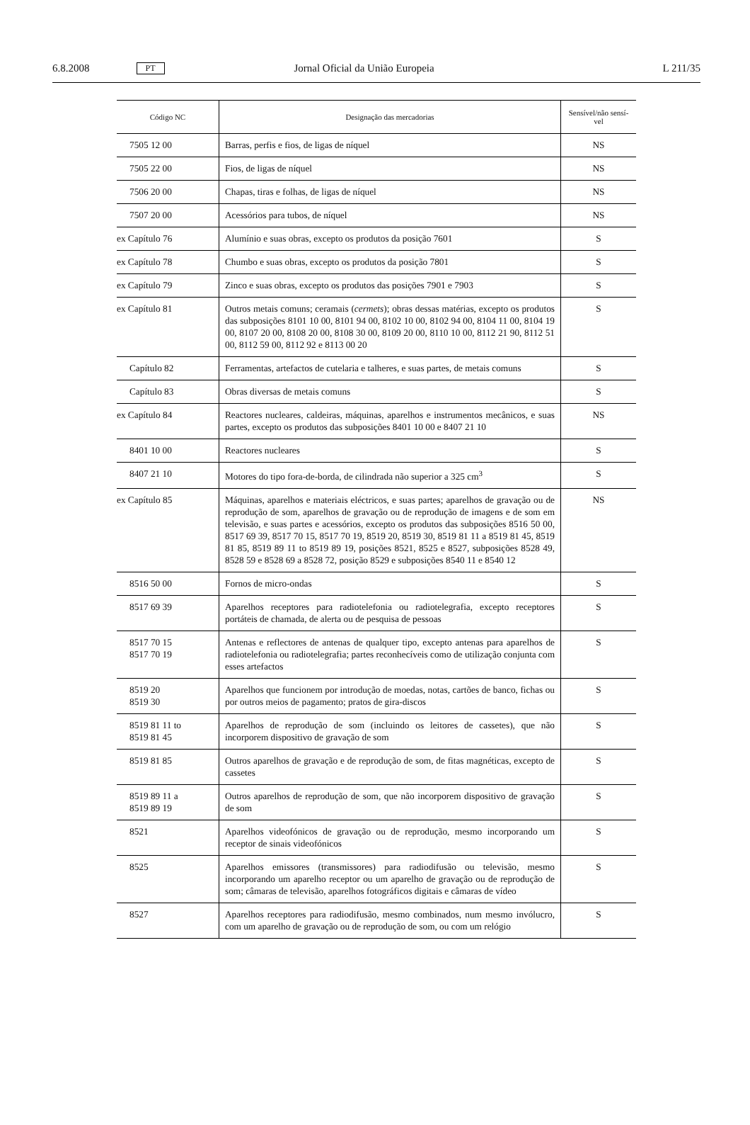6.8.2008 PT Jornal Oficial da União Europeia L 211/35
| Código NC | Designação das mercadorias | Sensível/não sensí- vel |
| --- | --- | --- |
| 7505 12 00 | Barras, perfis e fios, de ligas de níquel | NS |
| 7505 22 00 | Fios, de ligas de níquel | NS |
| 7506 20 00 | Chapas, tiras e folhas, de ligas de níquel | NS |
| 7507 20 00 | Acessórios para tubos, de níquel | NS |
| ex Capítulo 76 | Alumínio e suas obras, excepto os produtos da posição 7601 | S |
| ex Capítulo 78 | Chumbo e suas obras, excepto os produtos da posição 7801 | S |
| ex Capítulo 79 | Zinco e suas obras, excepto os produtos das posições 7901 e 7903 | S |
| ex Capítulo 81 | Outros metais comuns; ceramais ( cermets ); obras dessas matérias, excepto os produtos das subposições 8101 10 00, 8101 94 00, 8102 10 00, 8102 94 00, 8104 11 00, 8104 19 00, 8107 20 00, 8108 20 00, 8108 30 00, 8109 20 00, 8110 10 00, 8112 21 90, 8112 51 00, 8112 59 00, 8112 92 e 8113 00 20 | S |
| Capítulo 82 | Ferramentas, artefactos de cutelaria e talheres, e suas partes, de metais comuns | S |
| Capítulo 83 | Obras diversas de metais comuns | S |
| ex Capítulo 84 | Reactores nucleares, caldeiras, máquinas, aparelhos e instrumentos mecânicos, e suas partes, excepto os produtos das subposições 8401 10 00 e 8407 21 10 | NS |
| 8401 10 00 | Reactores nucleares | S |
| 8407 21 10 | Motores do tipo fora-de-borda, de cilindrada não superior a 325 cm<sup>3</sup> | S |
| ex Capítulo 85 | Máquinas, aparelhos e materiais eléctricos, e suas partes; aparelhos de gravação ou de reprodução de som, aparelhos de gravação ou de reprodução de imagens e de som em televisão, e suas partes e acessórios, excepto os produtos das subposições 8516 50 00, 8517 69 39, 8517 70 15, 8517 70 19, 8519 20, 8519 30, 8519 81 11 a 8519 81 45, 8519 81 85, 8519 89 11 to 8519 89 19, posições 8521, 8525 e 8527, subposições 8528 49, 8528 59 e 8528 69 a 8528 72, posição 8529 e subposições 8540 11 e 8540 12 | NS |
| 8516 50 00 | Fornos de micro-ondas | S |
| 8517 69 39 | Aparelhos receptores para radiotelefonia ou radiotelegrafia, excepto receptores portáteis de chamada, de alerta ou de pesquisa de pessoas | S |
| 8517 70 15 8517 70 19 | Antenas e reflectores de antenas de qualquer tipo, excepto antenas para aparelhos de radiotelefonia ou radiotelegrafia; partes reconhecíveis como de utilização conjunta com esses artefactos | S |
| 8519 20 8519 30 | Aparelhos que funcionem por introdução de moedas, notas, cartões de banco, fichas ou por outros meios de pagamento; pratos de gira-discos | S |
| 8519 81 11 to 8519 81 45 | Aparelhos de reprodução de som (incluindo os leitores de cassetes), que não incorporem dispositivo de gravação de som | S |
| 8519 81 85 | Outros aparelhos de gravação e de reprodução de som, de fitas magnéticas, excepto de cassetes | S |
| 8519 89 11 a 8519 89 19 | Outros aparelhos de reprodução de som, que não incorporem dispositivo de gravação de som | S |
| 8521 | Aparelhos videofónicos de gravação ou de reprodução, mesmo incorporando um receptor de sinais videofónicos | S |
| 8525 | Aparelhos emissores (transmissores) para radiodifusão ou televisão, mesmo incorporando um aparelho receptor ou um aparelho de gravação ou de reprodução de som; câmaras de televisão, aparelhos fotográficos digitais e câmaras de vídeo | S |
| 8527 | Aparelhos receptores para radiodifusão, mesmo combinados, num mesmo invólucro, com um aparelho de gravação ou de reprodução de som, ou com um relógio | S |